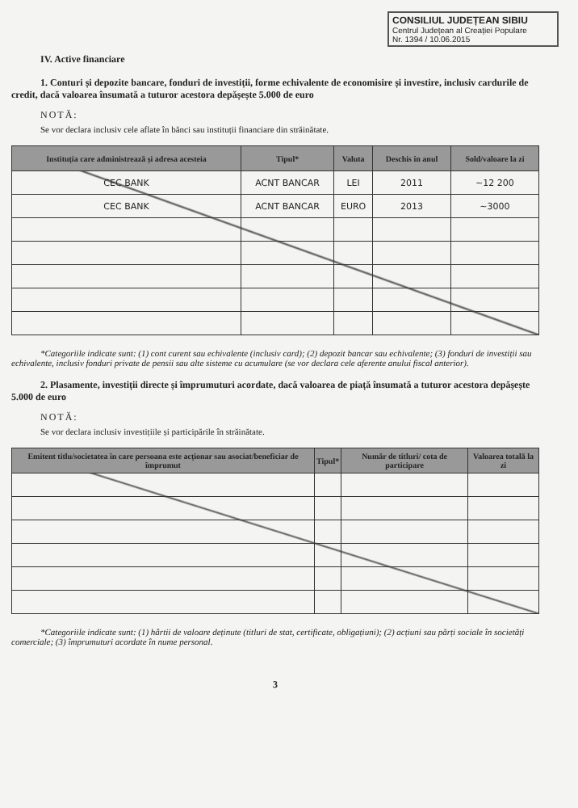CONSILIUL JUDEȚEAN SIBIU
Centrul Județean al Creației Populare
Nr. 1394 / 10.06.2015
IV. Active financiare
1. Conturi și depozite bancare, fonduri de investiții, forme echivalente de economisire și investire, inclusiv cardurile de credit, dacă valoarea însumată a tuturor acestora depășește 5.000 de euro
NOTĂ:
Se vor declara inclusiv cele aflate în bănci sau instituții financiare din străinătate.
| Instituția care administrează și adresa acesteia | Tipul* | Valuta | Deschis în anul | Sold/valoare la zi |
| --- | --- | --- | --- | --- |
| CEC BANK | ACNT BANCAR | LEI | 2011 | ~12 200 |
| CEC BANK | ACNT BANCAR | EURO | 2013 | ~3000 |
*Categoriile indicate sunt: (1) cont curent sau echivalente (inclusiv card); (2) depozit bancar sau echivalente; (3) fonduri de investiții sau echivalente, inclusiv fonduri private de pensii sau alte sisteme cu acumulare (se vor declara cele aferente anului fiscal anterior).
2. Plasamente, investiții directe și împrumuturi acordate, dacă valoarea de piață însumată a tuturor acestora depășește 5.000 de euro
NOTĂ:
Se vor declara inclusiv investițiile și participările în străinătate.
| Emitent titlu/societatea în care persoana este acționar sau asociat/beneficiar de împrumut | Tipul* | Număr de titluri/ cota de participare | Valoarea totală la zi |
| --- | --- | --- | --- |
*Categoriile indicate sunt: (1) hârtii de valoare deținute (titluri de stat, certificate, obligațiuni); (2) acțiuni sau părți sociale în societăți comerciale; (3) împrumuturi acordate în nume personal.
3